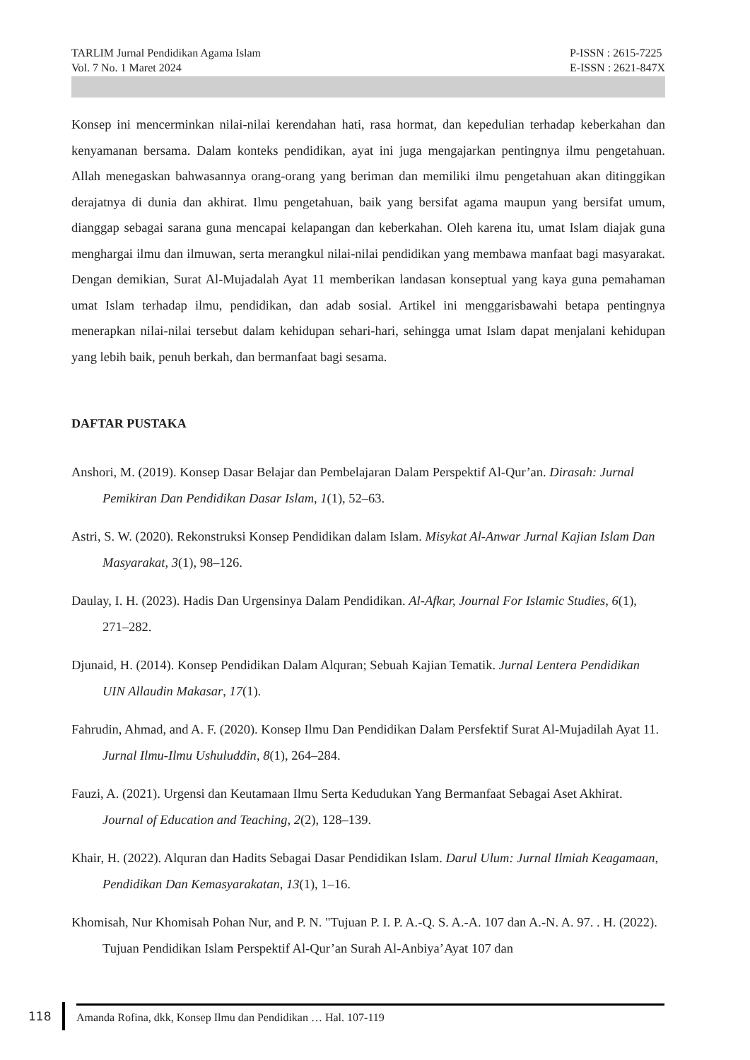TARLIM Jurnal Pendidikan Agama Islam
Vol. 7 No. 1 Maret 2024
P-ISSN : 2615-7225
E-ISSN : 2621-847X
Konsep ini mencerminkan nilai-nilai kerendahan hati, rasa hormat, dan kepedulian terhadap keberkahan dan kenyamanan bersama. Dalam konteks pendidikan, ayat ini juga mengajarkan pentingnya ilmu pengetahuan. Allah menegaskan bahwasannya orang-orang yang beriman dan memiliki ilmu pengetahuan akan ditinggikan derajatnya di dunia dan akhirat. Ilmu pengetahuan, baik yang bersifat agama maupun yang bersifat umum, dianggap sebagai sarana guna mencapai kelapangan dan keberkahan. Oleh karena itu, umat Islam diajak guna menghargai ilmu dan ilmuwan, serta merangkul nilai-nilai pendidikan yang membawa manfaat bagi masyarakat. Dengan demikian, Surat Al-Mujadalah Ayat 11 memberikan landasan konseptual yang kaya guna pemahaman umat Islam terhadap ilmu, pendidikan, dan adab sosial. Artikel ini menggarisbawahi betapa pentingnya menerapkan nilai-nilai tersebut dalam kehidupan sehari-hari, sehingga umat Islam dapat menjalani kehidupan yang lebih baik, penuh berkah, dan bermanfaat bagi sesama.
DAFTAR PUSTAKA
Anshori, M. (2019). Konsep Dasar Belajar dan Pembelajaran Dalam Perspektif Al-Qur’an. Dirasah: Jurnal Pemikiran Dan Pendidikan Dasar Islam, 1(1), 52–63.
Astri, S. W. (2020). Rekonstruksi Konsep Pendidikan dalam Islam. Misykat Al-Anwar Jurnal Kajian Islam Dan Masyarakat, 3(1), 98–126.
Daulay, I. H. (2023). Hadis Dan Urgensinya Dalam Pendidikan. Al-Afkar, Journal For Islamic Studies, 6(1), 271–282.
Djunaid, H. (2014). Konsep Pendidikan Dalam Alquran; Sebuah Kajian Tematik. Jurnal Lentera Pendidikan UIN Allaudin Makasar, 17(1).
Fahrudin, Ahmad, and A. F. (2020). Konsep Ilmu Dan Pendidikan Dalam Persfektif Surat Al-Mujadilah Ayat 11. Jurnal Ilmu-Ilmu Ushuluddin, 8(1), 264–284.
Fauzi, A. (2021). Urgensi dan Keutamaan Ilmu Serta Kedudukan Yang Bermanfaat Sebagai Aset Akhirat. Journal of Education and Teaching, 2(2), 128–139.
Khair, H. (2022). Alquran dan Hadits Sebagai Dasar Pendidikan Islam. Darul Ulum: Jurnal Ilmiah Keagamaan, Pendidikan Dan Kemasyarakatan, 13(1), 1–16.
Khomisah, Nur Khomisah Pohan Nur, and P. N. "Tujuan P. I. P. A.-Q. S. A.-A. 107 dan A.-N. A. 97. . H. (2022). Tujuan Pendidikan Islam Perspektif Al-Qur’an Surah Al-Anbiya’Ayat 107 dan
118
Amanda Rofina, dkk, Konsep Ilmu dan Pendidikan … Hal. 107-119